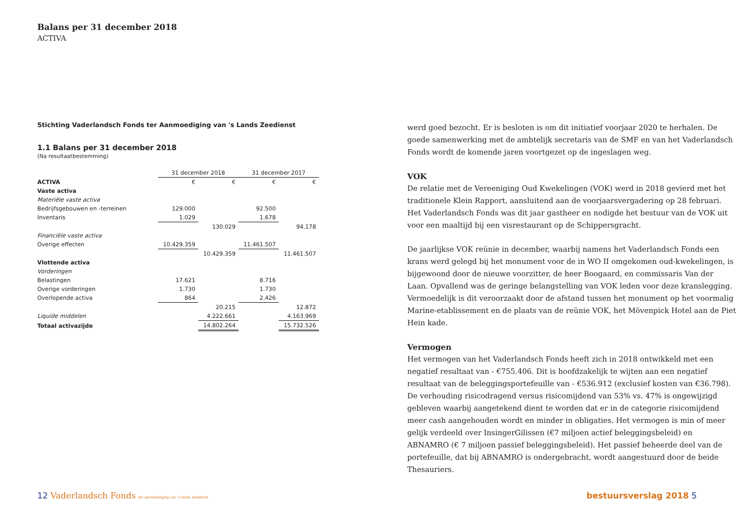Balans per 31 december 2018
ACTIVA
Stichting Vaderlandsch Fonds ter Aanmoediging van 's Lands Zeedienst
1.1 Balans per 31 december 2018
(Na resultaatbestemming)
| | 31 december 2018 | | 31 december 2017 | |
| ACTIVA | € | € | € | € |
| Vaste activa | | | | |
| Materiële vaste activa | | | | |
| Bedrijfsgebouwen en -terreinen | 129.000 | | 92.500 | |
| Inventaris | 1.029 | | 1.678 | |
| | | 130.029 | | 94.178 |
| Financiële vaste activa | | | | |
| Overige effecten | 10.429.359 | | 11.461.507 | |
| | | 10.429.359 | | 11.461.507 |
| Vlottende activa | | | | |
| Vorderingen | | | | |
| Belastingen | 17.621 | | 8.716 | |
| Overige vorderingen | 1.730 | | 1.730 | |
| Overlopende activa | 864 | | 2.426 | |
| | | 20.215 | | 12.872 |
| Liquide middelen | | 4.222.661 | | 4.163.969 |
| Totaal activazijde | | 14.802.264 | | 15.732.526 |
werd goed bezocht. Er is besloten is om dit initiatief voorjaar 2020 te herhalen. De goede samenwerking met de ambtelijk secretaris van de SMF en van het Vaderlandsch Fonds wordt de komende jaren voortgezet op de ingeslagen weg.
VOK
De relatie met de Vereeniging Oud Kwekelingen (VOK) werd in 2018 gevierd met het traditionele Klein Rapport, aansluitend aan de voorjaarsvergadering op 28 februari. Het Vaderlandsch Fonds was dit jaar gastheer en nodigde het bestuur van de VOK uit voor een maaltijd bij een visrestaurant op de Schippersgracht.
De jaarlijkse VOK reünie in december, waarbij namens het Vaderlandsch Fonds een krans werd gelegd bij het monument voor de in WO II omgekomen oud-kwekelingen, is bijgewoond door de nieuwe voorzitter, de heer Boogaard, en commissaris Van der Laan. Opvallend was de geringe belangstelling van VOK leden voor deze kranslegging. Vermoedelijk is dit veroorzaakt door de afstand tussen het monument op het voormalig Marine-etablissement en de plaats van de reünie VOK, het Mövenpick Hotel aan de Piet Hein kade.
Vermogen
Het vermogen van het Vaderlandsch Fonds heeft zich in 2018 ontwikkeld met een negatief resultaat van - €755.406. Dit is hoofdzakelijk te wijten aan een negatief resultaat van de beleggingsportefeuille van - €536.912 (exclusief kosten van €36.798). De verhouding risicodragend versus risicomijdend van 53% vs. 47% is ongewijzigd gebleven waarbij aangetekend dient te worden dat er in de categorie risicomijdend meer cash aangehouden wordt en minder in obligaties. Het vermogen is min of meer gelijk verdeeld over InsingerGilissen (€7 miljoen actief beleggingsbeleid) en ABNAMRO (€ 7 miljoen passief beleggingsbeleid). Het passief beheerde deel van de portefeuille, dat bij ABNAMRO is ondergebracht, wordt aangestuurd door de beide Thesauriers.
12 Vaderlandsch Fonds ter aanmoediging van 's-lands zeedienst
bestuursverslag 2018 5